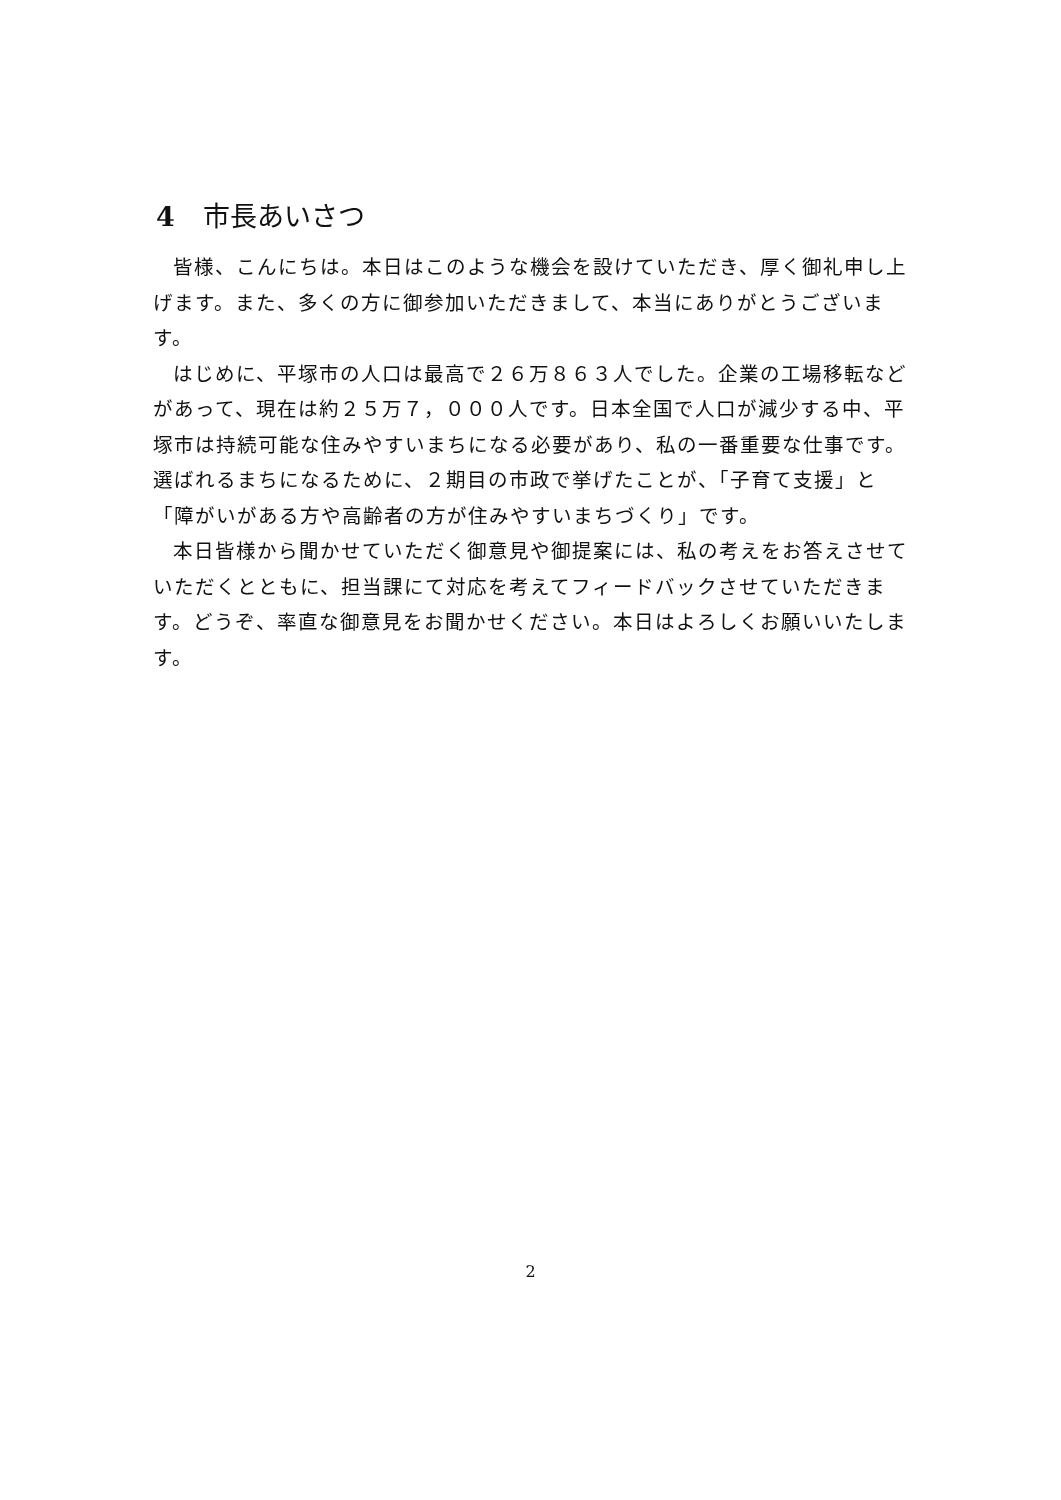4 市長あいさつ
皆様、こんにちは。本日はこのような機会を設けていただき、厚く御礼申し上げます。また、多くの方に御参加いただきまして、本当にありがとうございます。
はじめに、平塚市の人口は最高で２６万８６３人でした。企業の工場移転などがあって、現在は約２５万７，０００人です。日本全国で人口が減少する中、平塚市は持続可能な住みやすいまちになる必要があり、私の一番重要な仕事です。選ばれるまちになるために、２期目の市政で挙げたことが、「子育て支援」と「障がいがある方や高齢者の方が住みやすいまちづくり」です。
本日皆様から聞かせていただく御意見や御提案には、私の考えをお答えさせていただくとともに、担当課にて対応を考えてフィードバックさせていただきます。どうぞ、率直な御意見をお聞かせください。本日はよろしくお願いいたします。
2